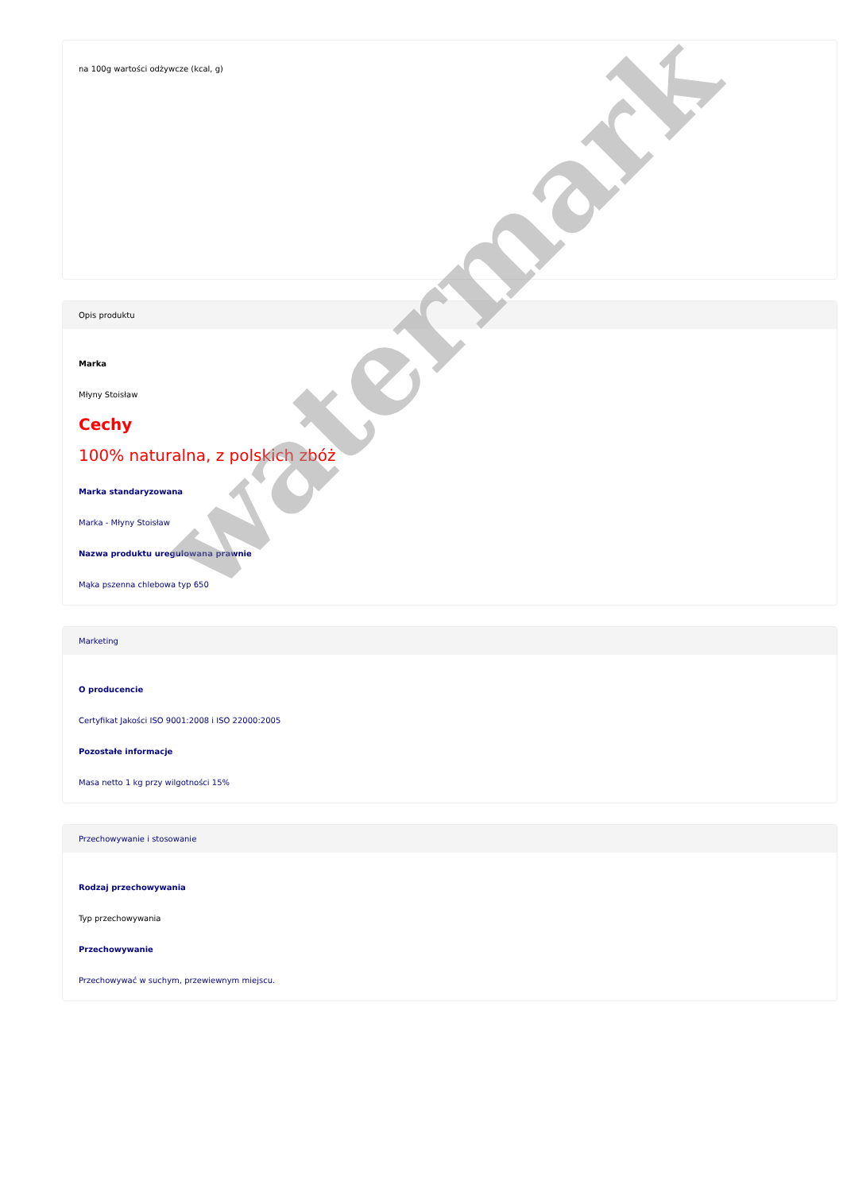na 100g wartości odżywcze (kcal, g)
Opis produktu
Marka
Młyny Stoisław
Cechy
100% naturalna, z polskich zbóż
Marka standaryzowana
Marka - Młyny Stoisław
Nazwa produktu uregulowana prawnie
Mąka pszenna chlebowa typ 650
Marketing
O producencie
Certyfikat Jakości ISO 9001:2008 i ISO 22000:2005
Pozostałe informacje
Masa netto 1 kg przy wilgotności 15%
Przechowywanie i stosowanie
Rodzaj przechowywania
Typ przechowywania
Przechowywanie
Przechowywać w suchym, przewiewnym miejscu.
watermark